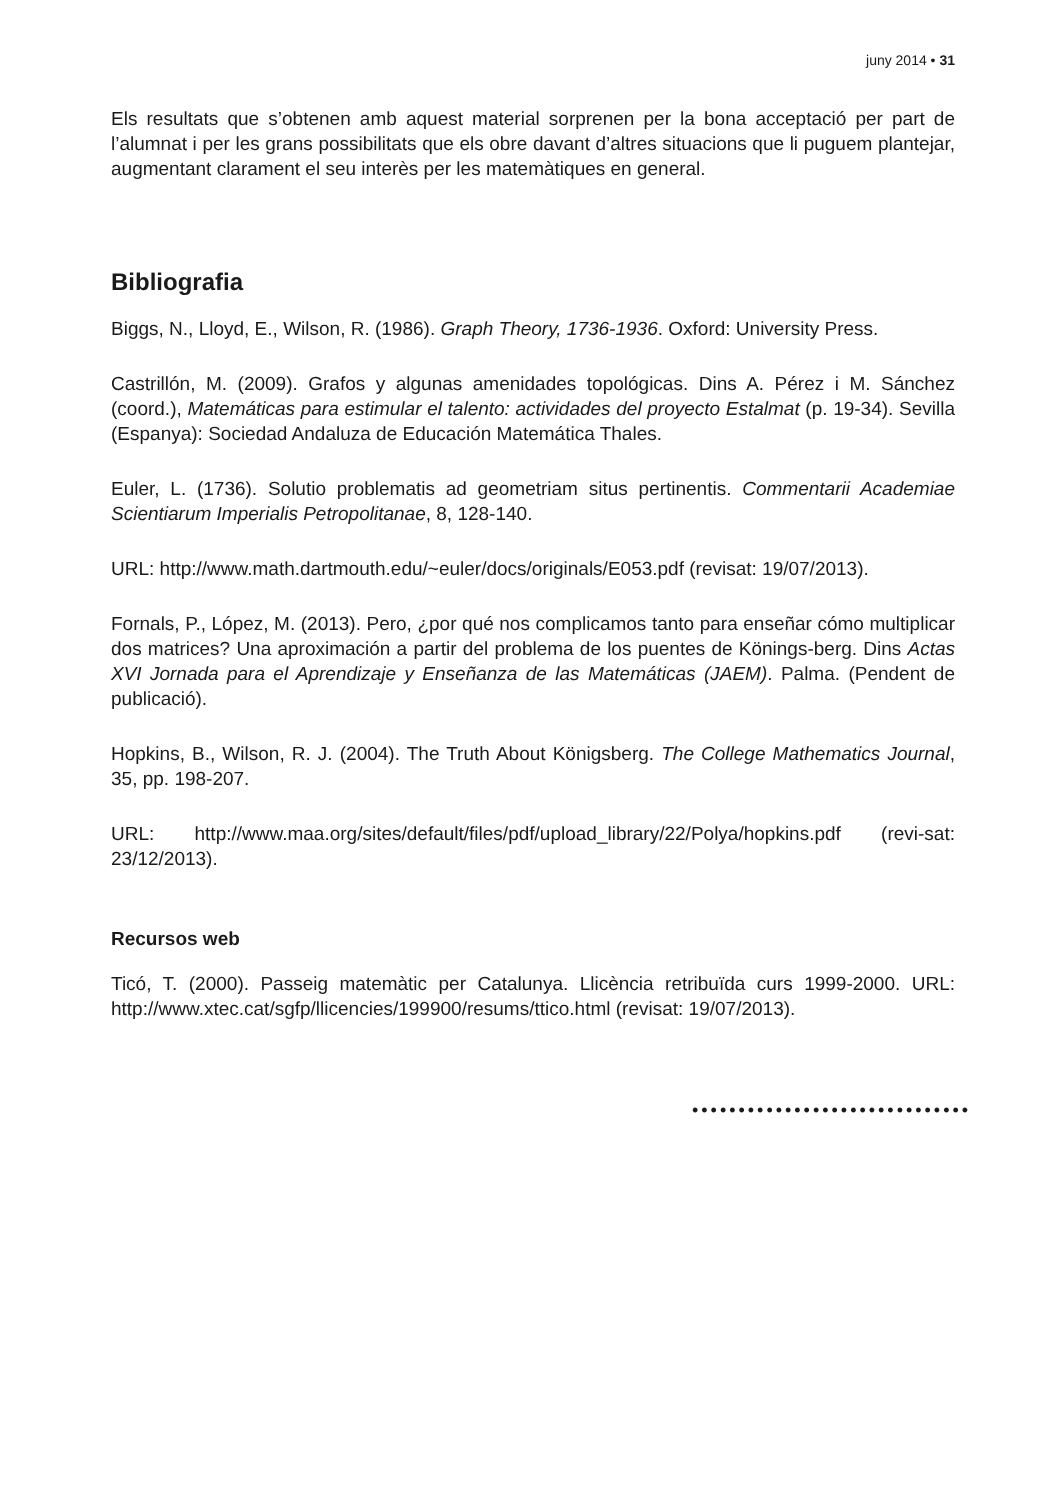juny 2014 • 31
Els resultats que s’obtenen amb aquest material sorprenen per la bona acceptació per part de l’alumnat i per les grans possibilitats que els obre davant d’altres situacions que li puguem plantejar, augmentant clarament el seu interès per les matemàtiques en general.
Bibliografia
Biggs, N., Lloyd, E., Wilson, R. (1986). Graph Theory, 1736-1936. Oxford: University Press.
Castrillón, M. (2009). Grafos y algunas amenidades topológicas. Dins A. Pérez i M. Sánchez (coord.), Matemáticas para estimular el talento: actividades del proyecto Estalmat (p. 19-34). Sevilla (Espanya): Sociedad Andaluza de Educación Matemática Thales.
Euler, L. (1736). Solutio problematis ad geometriam situs pertinentis. Commentarii Academiae Scientiarum Imperialis Petropolitanae, 8, 128-140.
URL: http://www.math.dartmouth.edu/~euler/docs/originals/E053.pdf (revisat: 19/07/2013).
Fornals, P., López, M. (2013). Pero, ¿por qué nos complicamos tanto para enseñar cómo multiplicar dos matrices? Una aproximación a partir del problema de los puentes de Könings-berg. Dins Actas XVI Jornada para el Aprendizaje y Enseñanza de las Matemáticas (JAEM). Palma. (Pendent de publicació).
Hopkins, B., Wilson, R. J. (2004). The Truth About Königsberg. The College Mathematics Journal, 35, pp. 198-207.
URL: http://www.maa.org/sites/default/files/pdf/upload_library/22/Polya/hopkins.pdf (revi-sat: 23/12/2013).
Recursos web
Ticó, T. (2000). Passeig matemàtic per Catalunya. Llicència retribuïda curs 1999-2000. URL: http://www.xtec.cat/sgfp/llicencies/199900/resums/ttico.html (revisat: 19/07/2013).
••••••••••••••••••••••••••••••